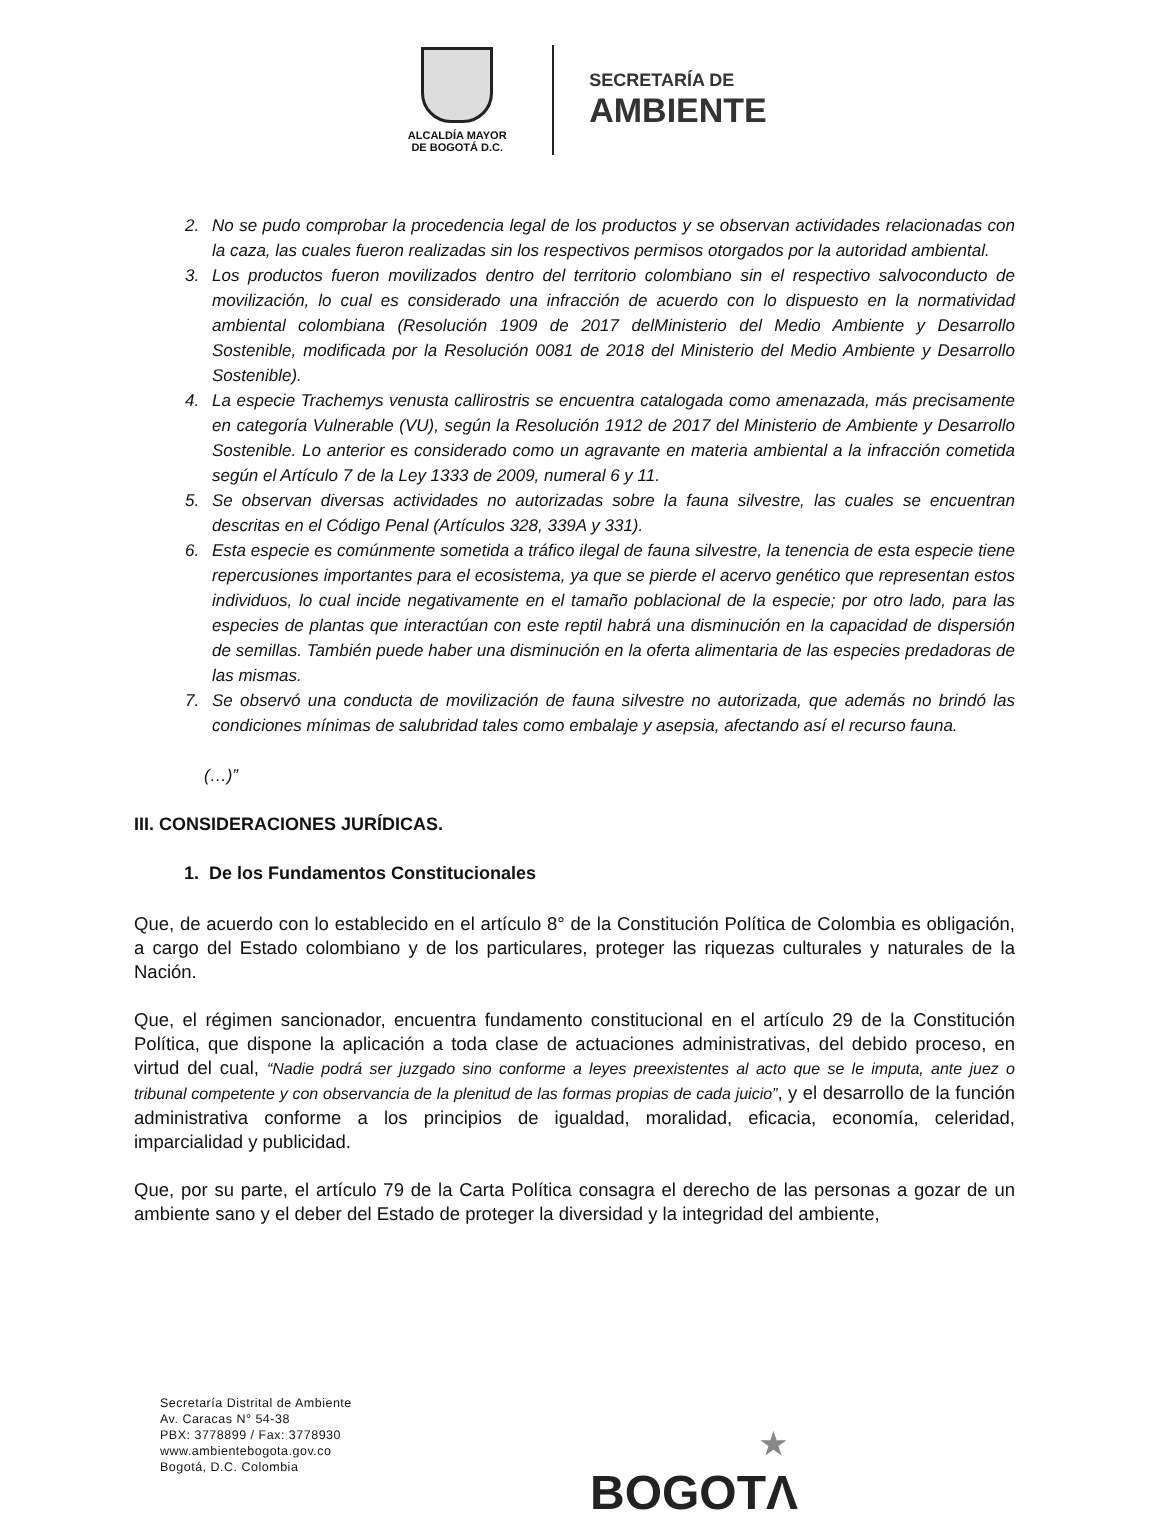ALCALDÍA MAYOR
DE BOGOTÁ D.C.
SECRETARÍA DE
AMBIENTE
2. No se pudo comprobar la procedencia legal de los productos y se observan actividades relacionadas con la caza, las cuales fueron realizadas sin los respectivos permisos otorgados por la autoridad ambiental.
3. Los productos fueron movilizados dentro del territorio colombiano sin el respectivo salvoconducto de movilización, lo cual es considerado una infracción de acuerdo con lo dispuesto en la normatividad ambiental colombiana (Resolución 1909 de 2017 delMinisterio del Medio Ambiente y Desarrollo Sostenible, modificada por la Resolución 0081 de 2018 del Ministerio del Medio Ambiente y Desarrollo Sostenible).
4. La especie Trachemys venusta callirostris se encuentra catalogada como amenazada, más precisamente en categoría Vulnerable (VU), según la Resolución 1912 de 2017 del Ministerio de Ambiente y Desarrollo Sostenible. Lo anterior es considerado como un agravante en materia ambiental a la infracción cometida según el Artículo 7 de la Ley 1333 de 2009, numeral 6 y 11.
5. Se observan diversas actividades no autorizadas sobre la fauna silvestre, las cuales se encuentran descritas en el Código Penal (Artículos 328, 339A y 331).
6. Esta especie es comúnmente sometida a tráfico ilegal de fauna silvestre, la tenencia de esta especie tiene repercusiones importantes para el ecosistema, ya que se pierde el acervo genético que representan estos individuos, lo cual incide negativamente en el tamaño poblacional de la especie; por otro lado, para las especies de plantas que interactúan con este reptil habrá una disminución en la capacidad de dispersión de semillas. También puede haber una disminución en la oferta alimentaria de las especies predadoras de las mismas.
7. Se observó una conducta de movilización de fauna silvestre no autorizada, que además no brindó las condiciones mínimas de salubridad tales como embalaje y asepsia, afectando así el recurso fauna.
(…)”
III. CONSIDERACIONES JURÍDICAS.
1. De los Fundamentos Constitucionales
Que, de acuerdo con lo establecido en el artículo 8° de la Constitución Política de Colombia es obligación, a cargo del Estado colombiano y de los particulares, proteger las riquezas culturales y naturales de la Nación.
Que, el régimen sancionador, encuentra fundamento constitucional en el artículo 29 de la Constitución Política, que dispone la aplicación a toda clase de actuaciones administrativas, del debido proceso, en virtud del cual, “Nadie podrá ser juzgado sino conforme a leyes preexistentes al acto que se le imputa, ante juez o tribunal competente y con observancia de la plenitud de las formas propias de cada juicio”, y el desarrollo de la función administrativa conforme a los principios de igualdad, moralidad, eficacia, economía, celeridad, imparcialidad y publicidad.
Que, por su parte, el artículo 79 de la Carta Política consagra el derecho de las personas a gozar de un ambiente sano y el deber del Estado de proteger la diversidad y la integridad del ambiente,
Secretaría Distrital de Ambiente
Av. Caracas N° 54-38
PBX: 3778899 / Fax: 3778930
www.ambientebogota.gov.co
Bogotá, D.C. Colombia
★
BOGOTΛ